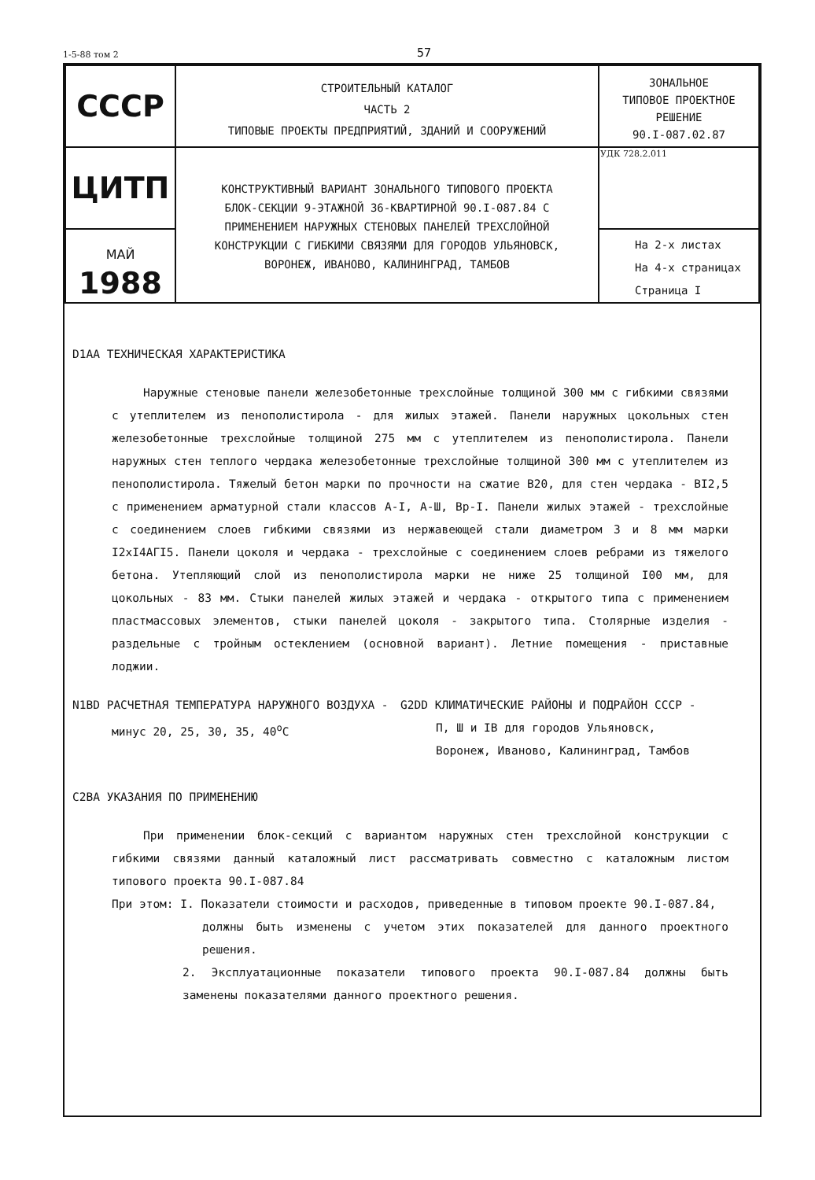1-5-88 том 2 57
| СССР | СТРОИТЕЛЬНЫЙ КАТАЛОГ ЧАСТЬ 2 ТИПОВЫЕ ПРОЕКТЫ ПРЕДПРИЯТИЙ, ЗДАНИЙ И СООРУЖЕНИЙ | ЗОНАЛЬНОЕ ТИПОВОЕ ПРОЕКТНОЕ РЕШЕНИЕ 90.I-087.02.87 |
| ЦИТП | КОНСТРУКТИВНЫЙ ВАРИАНТ ЗОНАЛЬНОГО ТИПОВОГО ПРОЕКТА БЛОК-СЕКЦИИ 9-ЭТАЖНОЙ 36-КВАРТИРНОЙ 90.I-087.84 С ПРИМЕНЕНИЕМ НАРУЖНЫХ СТЕНОВЫХ ПАНЕЛЕЙ ТРЕХСЛОЙНОЙ КОНСТРУКЦИИ С ГИБКИМИ СВЯЗЯМИ ДЛЯ ГОРОДОВ УЛЬЯНОВСК, ВОРОНЕЖ, ИВАНОВО, КАЛИНИНГРАД, ТАМБОВ | УДК 728.2.011 |
| МАЙ 1988 | | На 2-х листах На 4-х страницах Страница I |
D1AA ТЕХНИЧЕСКАЯ ХАРАКТЕРИСТИКА
Наружные стеновые панели железобетонные трехслойные толщиной 300 мм с гибкими связями с утеплителем из пенополистирола - для жилых этажей. Панели наружных цокольных стен железобетонные трехслойные толщиной 275 мм с утеплителем из пенополистирола. Панели наружных стен теплого чердака железобетонные трехслойные толщиной 300 мм с утеплителем из пенополистирола. Тяжелый бетон марки по прочности на сжатие B20, для стен чердака - BI2,5 с применением арматурной стали классов A-I, A-Ш, Bp-I. Панели жилых этажей - трехслойные с соединением слоев гибкими связями из нержавеющей стали диаметром 3 и 8 мм марки I2xI4AГI5. Панели цоколя и чердака - трехслойные с соединением слоев ребрами из тяжелого бетона. Утепляющий слой из пенополистирола марки не ниже 25 толщиной I00 мм, для цокольных - 83 мм. Стыки панелей жилых этажей и чердака - открытого типа с применением пластмассовых элементов, стыки панелей цоколя - закрытого типа. Столярные изделия - раздельные с тройным остеклением (основной вариант). Летние помещения - приставные лоджии.
N1BD РАСЧЕТНАЯ ТЕМПЕРАТУРА НАРУЖНОГО ВОЗДУХА -
минус 20, 25, 30, 35, 40<sup>o</sup>C
G2DD КЛИМАТИЧЕСКИЕ РАЙОНЫ И ПОДРАЙОН СССР -
П, Ш и IB для городов Ульяновск,
Воронеж, Иваново, Калининград, Тамбов
C2BA УКАЗАНИЯ ПО ПРИМЕНЕНИЮ
При применении блок-секций с вариантом наружных стен трехслойной конструкции с гибкими связями данный каталожный лист рассматривать совместно с каталожным листом типового проекта 90.I-087.84
При этом: I. Показатели стоимости и расходов, приведенные в типовом проекте 90.I-087.84,
должны быть изменены с учетом этих показателей для данного проектного решения.
2. Эксплуатационные показатели типового проекта 90.I-087.84 должны быть заменены показателями данного проектного решения.